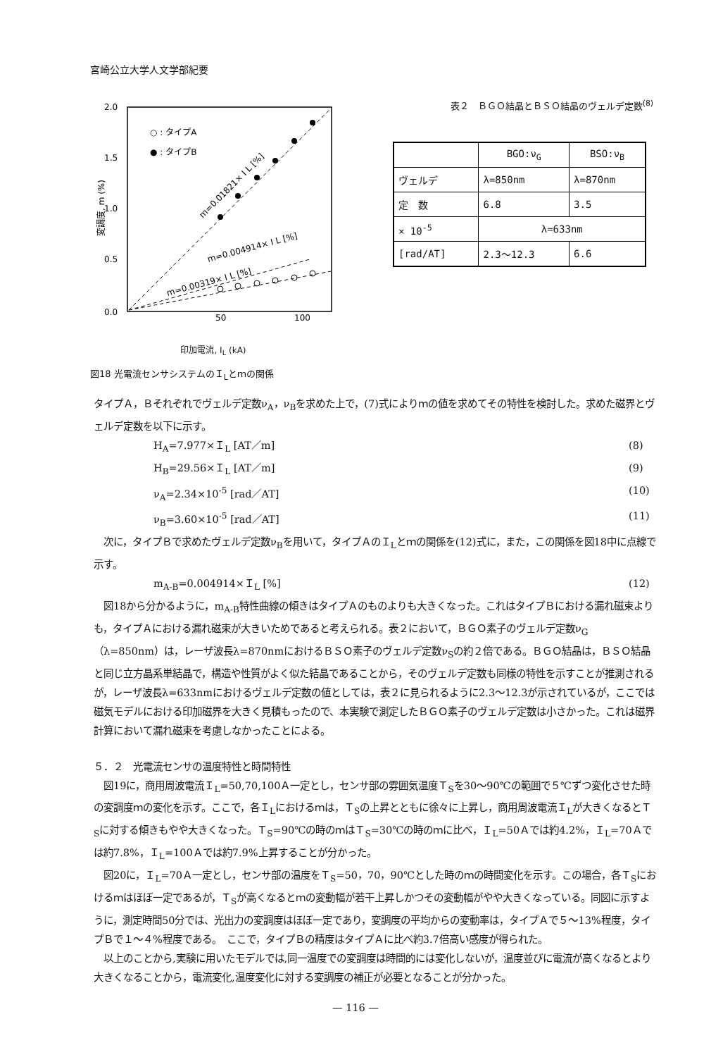宮崎公立大学人文学部紀要
2.0
1.5
1.0
0.5
0.0
50
100
変調度, m (%)
○ : タイプA
● : タイプB
m=0.01821× I L [%]
m=0.004914× I L [%]
m=0.00319× I L [%]
印加電流, I<sub>L</sub> (kA)
図18 光電流センサシステムのＩ<sub>L</sub>とｍの関係
表２　ＢＧＯ結晶とＢＳＯ結晶のヴェルデ定数<sup>(8)</sup>
| | BGO:ν<sub>G</sub> | BSO:ν<sub>B</sub> |
| --- | --- | --- |
| ヴェルデ | λ=850nm | λ=870nm |
| 定 数 | 6.8 | 3.5 |
| × 10<sup>-5</sup> | λ=633nm | |
| [rad/AT] | 2.3〜12.3 | 6.6 |
タイプＡ，Ｂそれぞれでヴェルデ定数ν<sub>A</sub>，ν<sub>B</sub>を求めた上で，(7)式によりｍの値を求めてその特性を検討した。求めた磁界とヴェルデ定数を以下に示す。
H<sub>A</sub>=7.977×Ｉ<sub>L</sub> [AT／m] (8)
H<sub>B</sub>=29.56×Ｉ<sub>L</sub> [AT／m] (9)
ν<sub>A</sub>=2.34×10<sup>-5</sup> [rad／AT] (10)
ν<sub>B</sub>=3.60×10<sup>-5</sup> [rad／AT] (11)
　次に，タイプＢで求めたヴェルデ定数ν<sub>B</sub>を用いて，タイプＡのＩ<sub>L</sub>とｍの関係を(12)式に，また，この関係を図18中に点線で示す。
m<sub>A-B</sub>=0.004914×Ｉ<sub>L</sub> [%] (12)
　図18から分かるように，m<sub>A-B</sub>特性曲線の傾きはタイプＡのものよりも大きくなった。これはタイプＢにおける漏れ磁束よりも，タイプＡにおける漏れ磁束が大きいためであると考えられる。表２において，ＢＧＯ素子のヴェルデ定数ν<sub>G</sub>（λ=850nm）は，レーザ波長λ=870nmにおけるＢＳＯ素子のヴェルデ定数ν<sub>S</sub>の約２倍である。ＢＧＯ結晶は，ＢＳＯ結晶と同じ立方晶系単結晶で，構造や性質がよく似た結晶であることから，そのヴェルデ定数も同様の特性を示すことが推測されるが，レーザ波長λ=633nmにおけるヴェルデ定数の値としては，表２に見られるように2.3〜12.3が示されているが，ここでは磁気モデルにおける印加磁界を大きく見積もったので、本実験で測定したＢＧＯ素子のヴェルデ定数は小さかった。これは磁界計算において漏れ磁束を考慮しなかったことによる。
５．２　光電流センサの温度特性と時間特性
　図19に，商用周波電流Ｉ<sub>L</sub>=50,70,100Ａ一定とし，センサ部の雰囲気温度Ｔ<sub>S</sub>を30〜90℃の範囲で５℃ずつ変化させた時の変調度ｍの変化を示す。ここで，各Ｉ<sub>L</sub>におけるｍは，Ｔ<sub>S</sub>の上昇とともに徐々に上昇し，商用周波電流Ｉ<sub>L</sub>が大きくなるとＴ<sub>S</sub>に対する傾きもやや大きくなった。Ｔ<sub>S</sub>=90℃の時のｍはＴ<sub>S</sub>=30℃の時のｍに比べ，Ｉ<sub>L</sub>=50Ａでは約4.2%，Ｉ<sub>L</sub>=70Ａでは約7.8%，Ｉ<sub>L</sub>=100Ａでは約7.9%上昇することが分かった。
　図20に，Ｉ<sub>L</sub>=70Ａ一定とし，センサ部の温度をＴ<sub>S</sub>=50，70，90℃とした時のｍの時間変化を示す。この場合，各Ｔ<sub>S</sub>におけるｍはほぼ一定であるが，Ｔ<sub>S</sub>が高くなるとｍの変動幅が若干上昇しかつその変動幅がやや大きくなっている。同図に示すように，測定時間50分では、光出力の変調度はほぼ一定であり，変調度の平均からの変動率は，タイプＡで５〜13%程度，タイプＢで１〜４%程度である。　ここで，タイプＢの精度はタイプＡに比べ約3.7倍高い感度が得られた。
　以上のことから,実験に用いたモデルでは,同一温度での変調度は時間的には変化しないが，温度並びに電流が高くなるとより大きくなることから，電流変化,温度変化に対する変調度の補正が必要となることが分かった。
— 116 —